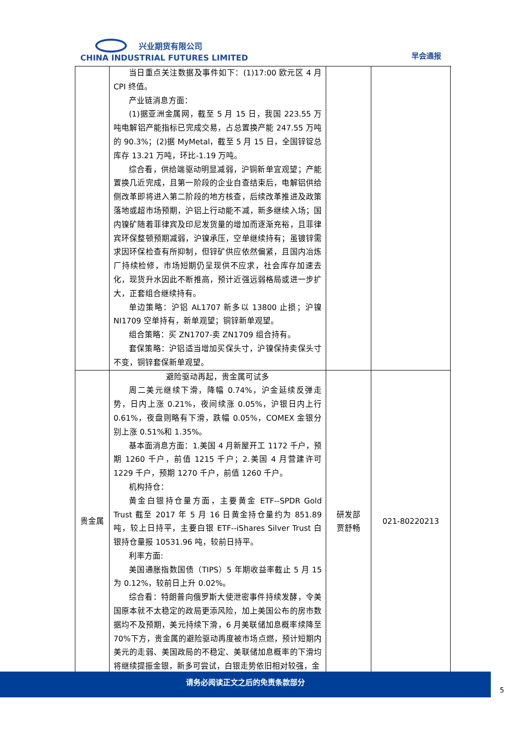兴业期货有限公司
CHINA INDUSTRIAL FUTURES LIMITED
早会通报
| | 当日重点关注数据及事件如下：(1)17:00 欧元区 4 月CPI 终值。 产业链消息方面： (1)据亚洲金属网，截至 5 月 15 日，我国 223.55 万吨电解铝产能指标已完成交易，占总置换产能 247.55 万吨的 90.3%；(2)据 MyMetal，截至 5 月 15 日，全国锌锭总库存 13.21 万吨，环比-1.19 万吨。 综合看，供给端驱动明显减弱，沪铜新单宜观望；产能置换几近完成，且第一阶段的企业自查结束后，电解铝供给侧改革即将进入第二阶段的地方核查，后续改革推进及政策落地或超市场预期，沪铝上行动能不减，新多继续入场；国内镍矿随着菲律宾及印尼发货量的增加而逐渐充裕，且菲律宾环保整顿预期减弱，沪镍承压，空单继续持有；虽镀锌需求因环保检查有所抑制，但锌矿供应依然偏紧，且国内冶炼厂持续检修，市场短期仍呈现供不应求，社会库存加速去化，现货升水因此不断推高，预计近强远弱格局或进一步扩大，正套组合继续持有。 单边策略：沪铝 AL1707 新多以 13800 止损；沪镍 NI1709 空单持有，新单观望；铜锌新单观望。 组合策略：买 ZN1707-卖 ZN1709 组合持有。 套保策略：沪铝适当增加买保头寸，沪镍保持卖保头寸不变，铜锌套保新单观望。 | | |
| 贵金属 | 避险驱动再起，贵金属可试多 周二美元继续下滑，降幅 0.74%，沪金延续反弹走势，日内上涨 0.21%，夜间续涨 0.05%，沪银日内上行 0.61%，夜盘则略有下滑，跌幅 0.05%，COMEX 金银分别上涨 0.51%和 1.35%。 基本面消息方面：1.美国 4 月新屋开工 1172 千户，预期 1260 千户，前值 1215 千户；2.美国 4 月营建许可 1229 千户，预期 1270 千户，前值 1260 千户。 机构持仓： 黄金白银持仓量方面，主要黄金 ETF--SPDR Gold Trust 截至 2017 年 5 月 16 日黄金持仓量约为 851.89 吨，较上日持平，主要白银 ETF--iShares Silver Trust 白银持仓量报 10531.96 吨，较前日持平。 利率方面: 美国通胀指数国债（TIPS）5 年期收益率截止 5 月 15 为 0.12%，较前日上升 0.02%。 综合看：特朗普向俄罗斯大使泄密事件持续发酵，令美国原本就不太稳定的政局更添风险，加上美国公布的房市数据均不及预期，美元持续下滑，6 月美联储加息概率续降至 70%下方，贵金属的避险驱动再度被市场点燃，预计短期内美元的走弱、美国政局的不稳定、美联储加息概率的下滑均将继续提振金银，新多可尝试，白银走势依旧相对较强，金 | 研发部 贾舒畅 | 021-80220213 |
请务必阅读正文之后的免责条款部分
5